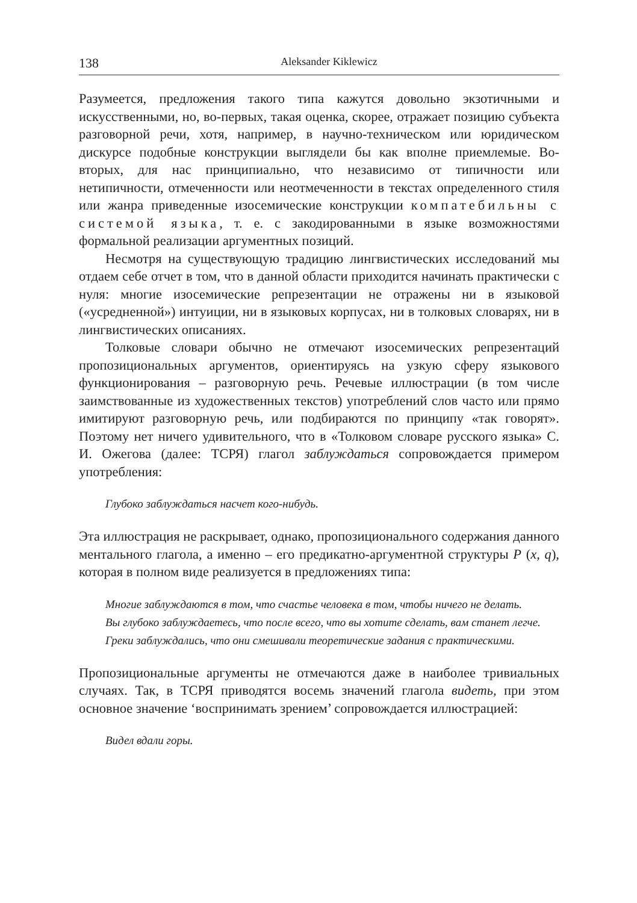138 Aleksander Kiklewicz
Разумеется, предложения такого типа кажутся довольно экзотичными и искусственными, но, во-первых, такая оценка, скорее, отражает позицию субъекта разговорной речи, хотя, например, в научно-техническом или юридическом дискурсе подобные конструкции выглядели бы как вполне приемлемые. Во-вторых, для нас принципиально, что независимо от типичности или нетипичности, отмеченности или неотмеченности в текстах определенного стиля или жанра приведенные изосемические конструкции компатебильны с системой языка, т. е. с закодированными в языке возможностями формальной реализации аргументных позиций.
Несмотря на существующую традицию лингвистических исследований мы отдаем себе отчет в том, что в данной области приходится начинать практически с нуля: многие изосемические репрезентации не отражены ни в языковой («усредненной») интуиции, ни в языковых корпусах, ни в толковых словарях, ни в лингвистических описаниях.
Толковые словари обычно не отмечают изосемических репрезентаций пропозициональных аргументов, ориентируясь на узкую сферу языкового функционирования – разговорную речь. Речевые иллюстрации (в том числе заимствованные из художественных текстов) употреблений слов часто или прямо имитируют разговорную речь, или подбираются по принципу «так говорят». Поэтому нет ничего удивительного, что в «Толковом словаре русского языка» С. И. Ожегова (далее: ТСРЯ) глагол заблуждаться сопровождается примером употребления:
Глубоко заблуждаться насчет кого-нибудь.
Эта иллюстрация не раскрывает, однако, пропозиционального содержания данного ментального глагола, а именно – его предикатно-аргументной структуры P (x, q), которая в полном виде реализуется в предложениях типа:
Многие заблуждаются в том, что счастье человека в том, чтобы ничего не делать.
Вы глубоко заблуждаетесь, что после всего, что вы хотите сделать, вам станет легче.
Греки заблуждались, что они смешивали теоретические задания с практическими.
Пропозициональные аргументы не отмечаются даже в наиболее тривиальных случаях. Так, в ТСРЯ приводятся восемь значений глагола видеть, при этом основное значение ‘воспринимать зрением’ сопровождается иллюстрацией:
Видел вдали горы.